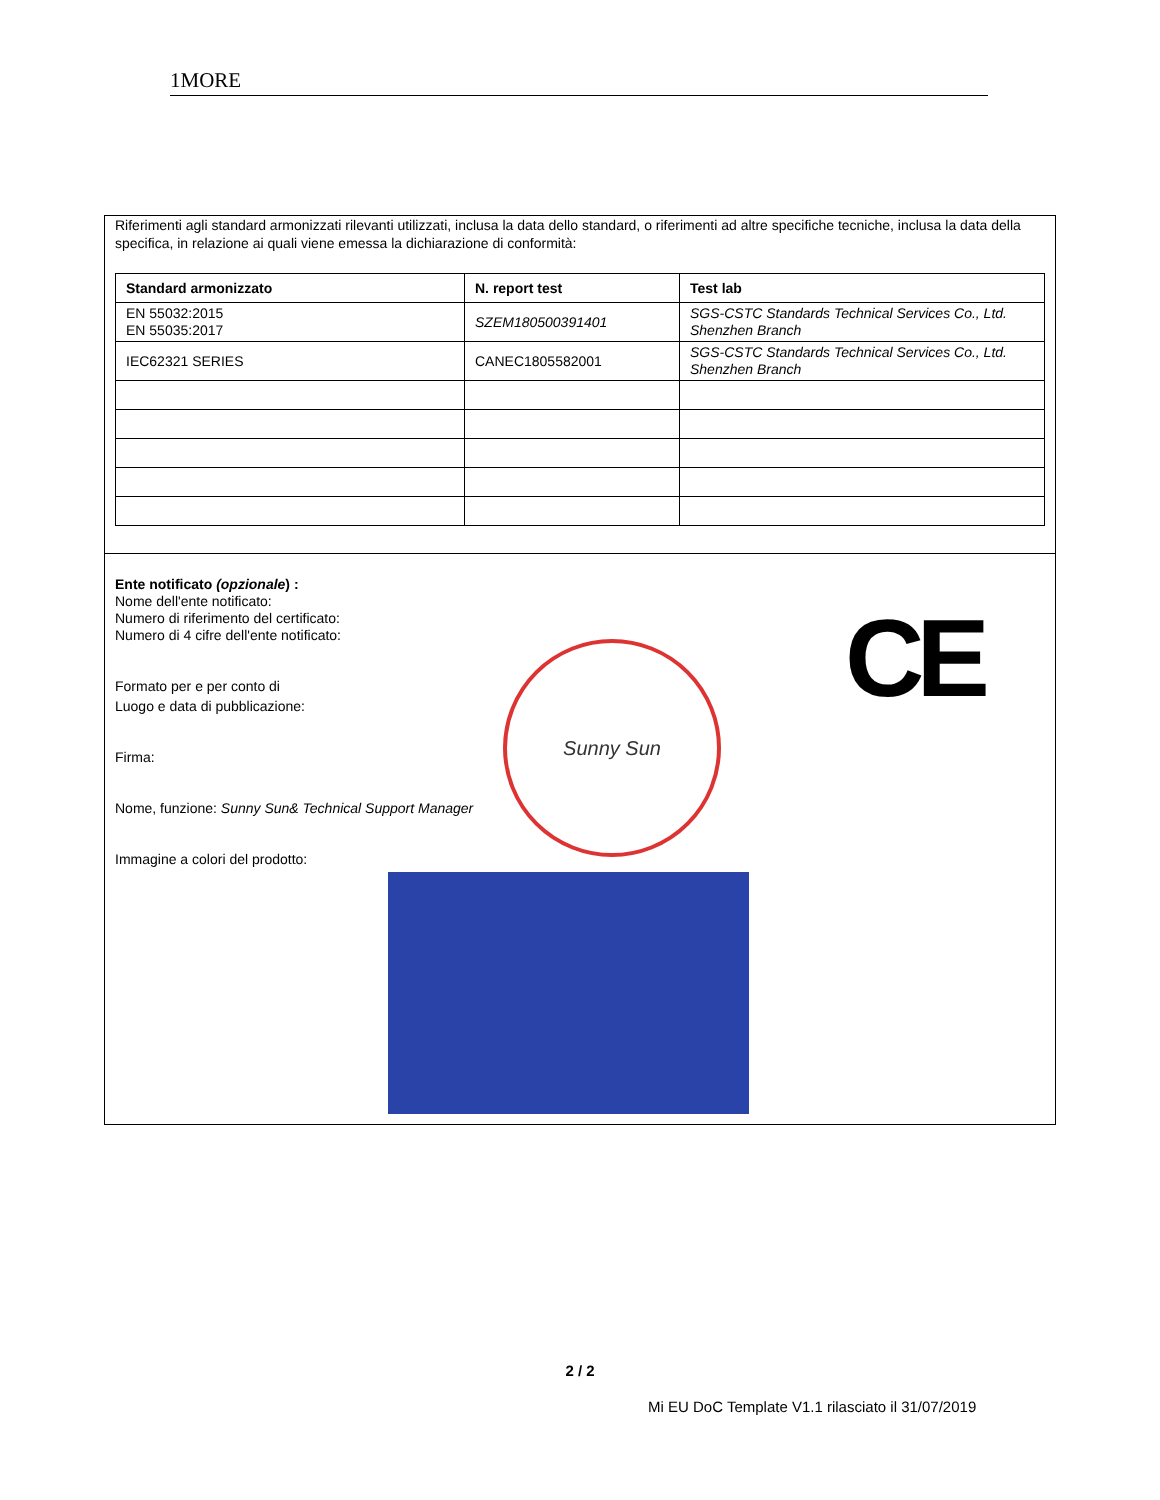1MORE
Riferimenti agli standard armonizzati rilevanti utilizzati, inclusa la data dello standard, o riferimenti ad altre specifiche tecniche, inclusa la data della specifica, in relazione ai quali viene emessa la dichiarazione di conformità:
| Standard armonizzato | N. report test | Test lab |
| --- | --- | --- |
| EN 55032:2015 EN 55035:2017 | SZEM180500391401 | SGS-CSTC Standards Technical Services Co., Ltd. Shenzhen Branch |
| IEC62321 SERIES | CANEC1805582001 | SGS-CSTC Standards Technical Services Co., Ltd. Shenzhen Branch |
Ente notificato (opzionale) :
Nome dell'ente notificato:
Numero di riferimento del certificato:
Numero di 4 cifre dell'ente notificato:
Formato per e per conto di
Luogo e data di pubblicazione:
Firma:
Nome, funzione: Sunny Sun& Technical Support Manager
Immagine a colori del prodotto:
Sunny Sun CE
2 / 2
Mi EU DoC Template V1.1 rilasciato il 31/07/2019